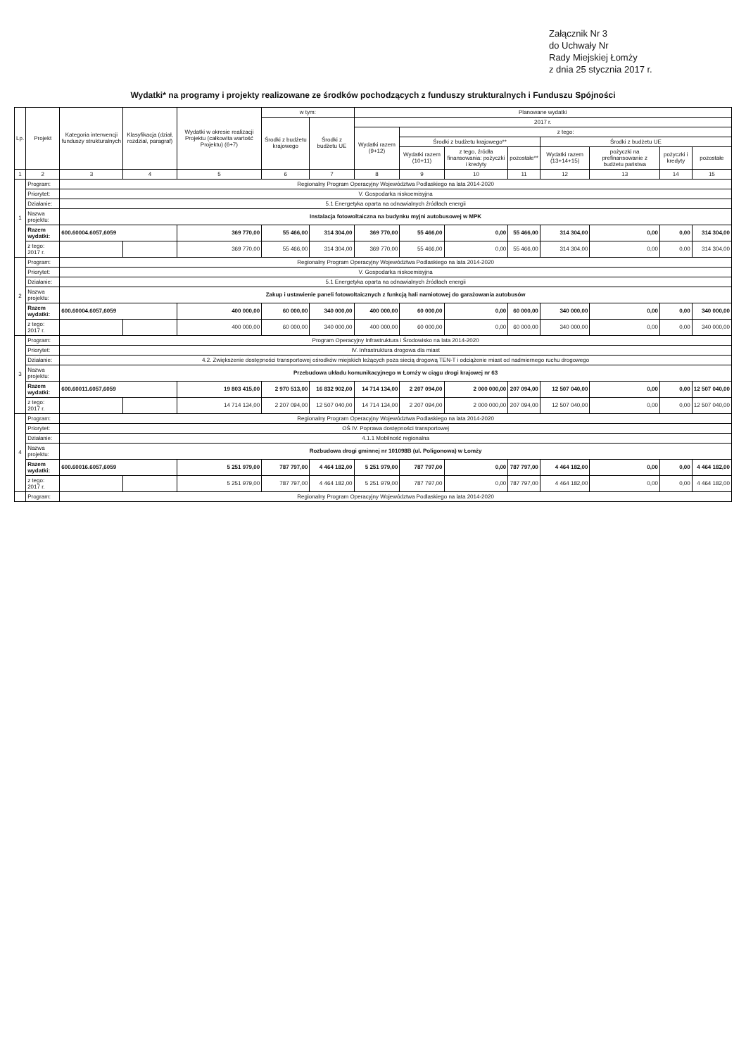Załącznik Nr 3
do Uchwały Nr
Rady Miejskiej Łomży
z dnia 25 stycznia 2017 r.
Wydatki* na programy i projekty realizowane ze środków pochodzących z funduszy strukturalnych i Funduszu Spójności
| Lp. | Projekt | Kategoria interwencji funduszy strukturalnych | Klasyfikacja (dział, rozdział, paragraf) | Wydatki w okresie realizacji Projektu (całkowita wartość Projektu) (6+7) | w tym: | | Planowane wydatki | | | | | | | |
| --- | --- | --- | --- | --- | --- | --- | --- | --- | --- | --- | --- | --- | --- | --- |
| | | | | | Środki z budżetu krajowego | Środki z budżetu UE | 2017 r. | | | | | | | |
| | | | | | | | Wydatki razem (9+12) | z tego: | | | | | | |
| | | | | | | | | Środki z budżetu krajowego** | | | Środki z budżetu UE | | | |
| | | | | | | | | Wydatki razem (10+11) | z tego, źródła finansowania: pożyczki i kredyty | pozostałe** | Wydatki razem (13+14+15) | pożyczki na prefinansowanie z budżetu państwa | pożyczki i kredyty | pozostałe |
| 1 | 2 | 3 | 4 | 5 | 6 | 7 | 8 | 9 | 10 | 11 | 12 | 13 | 14 | 15 |
| 1 | Program: | Regionalny Program Operacyjny Województwa Podlaskiego na lata 2014-2020 | | | | | | | | | | | | |
| | Priorytet: | V. Gospodarka niskoemisyjna | | | | | | | | | | | | |
| | Działanie: | 5.1 Energetyka oparta na odnawialnych źródłach energii | | | | | | | | | | | | |
| | Nazwa projektu: | Instalacja fotowoltaiczna na budynku myjni autobusowej w MPK | | | | | | | | | | | | |
| | Razem wydatki: | 600.60004.6057,6059 | | 369 770,00 | 55 466,00 | 314 304,00 | 369 770,00 | 55 466,00 | 0,00 | 55 466,00 | 314 304,00 | 0,00 | 0,00 | 314 304,00 |
| | z tego: 2017 r. | | | 369 770,00 | 55 466,00 | 314 304,00 | 369 770,00 | 55 466,00 | 0,00 | 55 466,00 | 314 304,00 | 0,00 | 0,00 | 314 304,00 |
| 2 | Program: | Regionalny Program Operacyjny Województwa Podlaskiego na lata 2014-2020 | | | | | | | | | | | | |
| | Priorytet: | V. Gospodarka niskoemisyjna | | | | | | | | | | | | |
| | Działanie: | 5.1 Energetyka oparta na odnawialnych źródłach energii | | | | | | | | | | | | |
| | Nazwa projektu: | Zakup i ustawienie paneli fotowoltaicznych z funkcją hali namiotowej do garażowania autobusów | | | | | | | | | | | | |
| | Razem wydatki: | 600.60004.6057,6059 | | 400 000,00 | 60 000,00 | 340 000,00 | 400 000,00 | 60 000,00 | 0,00 | 60 000,00 | 340 000,00 | 0,00 | 0,00 | 340 000,00 |
| | z tego: 2017 r. | | | 400 000,00 | 60 000,00 | 340 000,00 | 400 000,00 | 60 000,00 | 0,00 | 60 000,00 | 340 000,00 | 0,00 | 0,00 | 340 000,00 |
| 3 | Program: | Program Operacyjny Infrastruktura i Środowisko na lata 2014-2020 | | | | | | | | | | | | |
| | Priorytet: | IV. Infrastruktura drogowa dla miast | | | | | | | | | | | | |
| | Działanie: | 4.2. Zwiększenie dostępności transportowej ośrodków miejskich leżących poza siecią drogową TEN-T i odciążenie miast od nadmiernego ruchu drogowego | | | | | | | | | | | | |
| | Nazwa projektu: | Przebudowa układu komunikacyjnego w Łomży w ciągu drogi krajowej nr 63 | | | | | | | | | | | | |
| | Razem wydatki: | 600.60011.6057,6059 | | 19 803 415,00 | 2 970 513,00 | 16 832 902,00 | 14 714 134,00 | 2 207 094,00 | 2 000 000,00 | 207 094,00 | 12 507 040,00 | 0,00 | 0,00 | 12 507 040,00 |
| | z tego: 2017 r. | | | 14 714 134,00 | 2 207 094,00 | 12 507 040,00 | 14 714 134,00 | 2 207 094,00 | 2 000 000,00 | 207 094,00 | 12 507 040,00 | 0,00 | 0,00 | 12 507 040,00 |
| 4 | Program: | Regionalny Program Operacyjny Województwa Podlaskiego na lata 2014-2020 | | | | | | | | | | | | |
| | Priorytet: | OŚ IV. Poprawa dostępności transportowej | | | | | | | | | | | | |
| | Działanie: | 4.1.1 Mobilność regionalna | | | | | | | | | | | | |
| | Nazwa projektu: | Rozbudowa drogi gminnej nr 101098B (ul. Poligonowa) w Łomży | | | | | | | | | | | | |
| | Razem wydatki: | 600.60016.6057,6059 | | 5 251 979,00 | 787 797,00 | 4 464 182,00 | 5 251 979,00 | 787 797,00 | 0,00 | 787 797,00 | 4 464 182,00 | 0,00 | 0,00 | 4 464 182,00 |
| | z tego: 2017 r. | | | 5 251 979,00 | 787 797,00 | 4 464 182,00 | 5 251 979,00 | 787 797,00 | 0,00 | 787 797,00 | 4 464 182,00 | 0,00 | 0,00 | 4 464 182,00 |
| | Program: | Regionalny Program Operacyjny Województwa Podlaskiego na lata 2014-2020 | | | | | | | | | | | | |